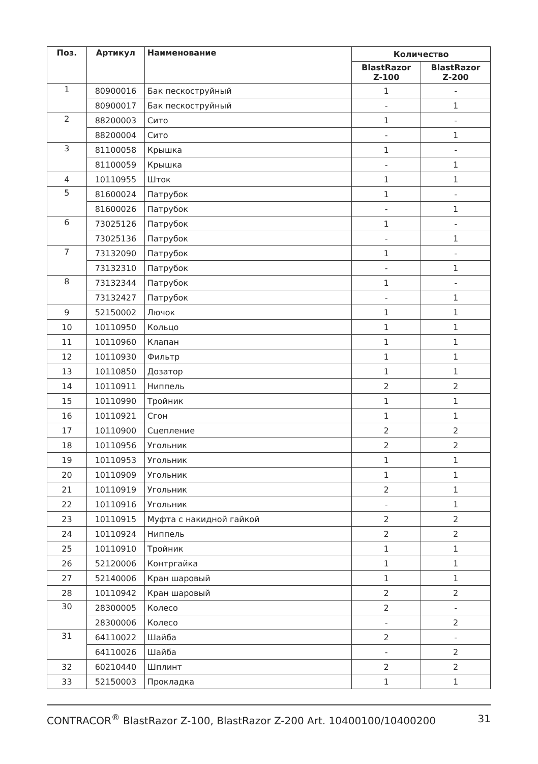| Поз. | Артикул | Наименование | Количество | |
| --- | --- | --- | --- | --- |
| | | | BlastRazor Z-100 | BlastRazor Z-200 |
| 1 | 80900016 | Бак пескоструйный | 1 | - |
| | 80900017 | Бак пескоструйный | - | 1 |
| 2 | 88200003 | Сито | 1 | - |
| | 88200004 | Сито | - | 1 |
| 3 | 81100058 | Крышка | 1 | - |
| | 81100059 | Крышка | - | 1 |
| 4 | 10110955 | Шток | 1 | 1 |
| 5 | 81600024 | Патрубок | 1 | - |
| | 81600026 | Патрубок | - | 1 |
| 6 | 73025126 | Патрубок | 1 | - |
| | 73025136 | Патрубок | - | 1 |
| 7 | 73132090 | Патрубок | 1 | - |
| | 73132310 | Патрубок | - | 1 |
| 8 | 73132344 | Патрубок | 1 | - |
| | 73132427 | Патрубок | - | 1 |
| 9 | 52150002 | Лючок | 1 | 1 |
| 10 | 10110950 | Кольцо | 1 | 1 |
| 11 | 10110960 | Клапан | 1 | 1 |
| 12 | 10110930 | Фильтр | 1 | 1 |
| 13 | 10110850 | Дозатор | 1 | 1 |
| 14 | 10110911 | Ниппель | 2 | 2 |
| 15 | 10110990 | Тройник | 1 | 1 |
| 16 | 10110921 | Сгон | 1 | 1 |
| 17 | 10110900 | Сцепление | 2 | 2 |
| 18 | 10110956 | Угольник | 2 | 2 |
| 19 | 10110953 | Угольник | 1 | 1 |
| 20 | 10110909 | Угольник | 1 | 1 |
| 21 | 10110919 | Угольник | 2 | 1 |
| 22 | 10110916 | Угольник | - | 1 |
| 23 | 10110915 | Муфта с накидной гайкой | 2 | 2 |
| 24 | 10110924 | Ниппель | 2 | 2 |
| 25 | 10110910 | Тройник | 1 | 1 |
| 26 | 52120006 | Контргайка | 1 | 1 |
| 27 | 52140006 | Кран шаровый | 1 | 1 |
| 28 | 10110942 | Кран шаровый | 2 | 2 |
| 30 | 28300005 | Колесо | 2 | - |
| | 28300006 | Колесо | - | 2 |
| 31 | 64110022 | Шайба | 2 | - |
| | 64110026 | Шайба | - | 2 |
| 32 | 60210440 | Шплинт | 2 | 2 |
| 33 | 52150003 | Прокладка | 1 | 1 |
CONTRACOR<sup>®</sup> BlastRazor Z-100, BlastRazor Z-200 Art. 10400100/10400200 31